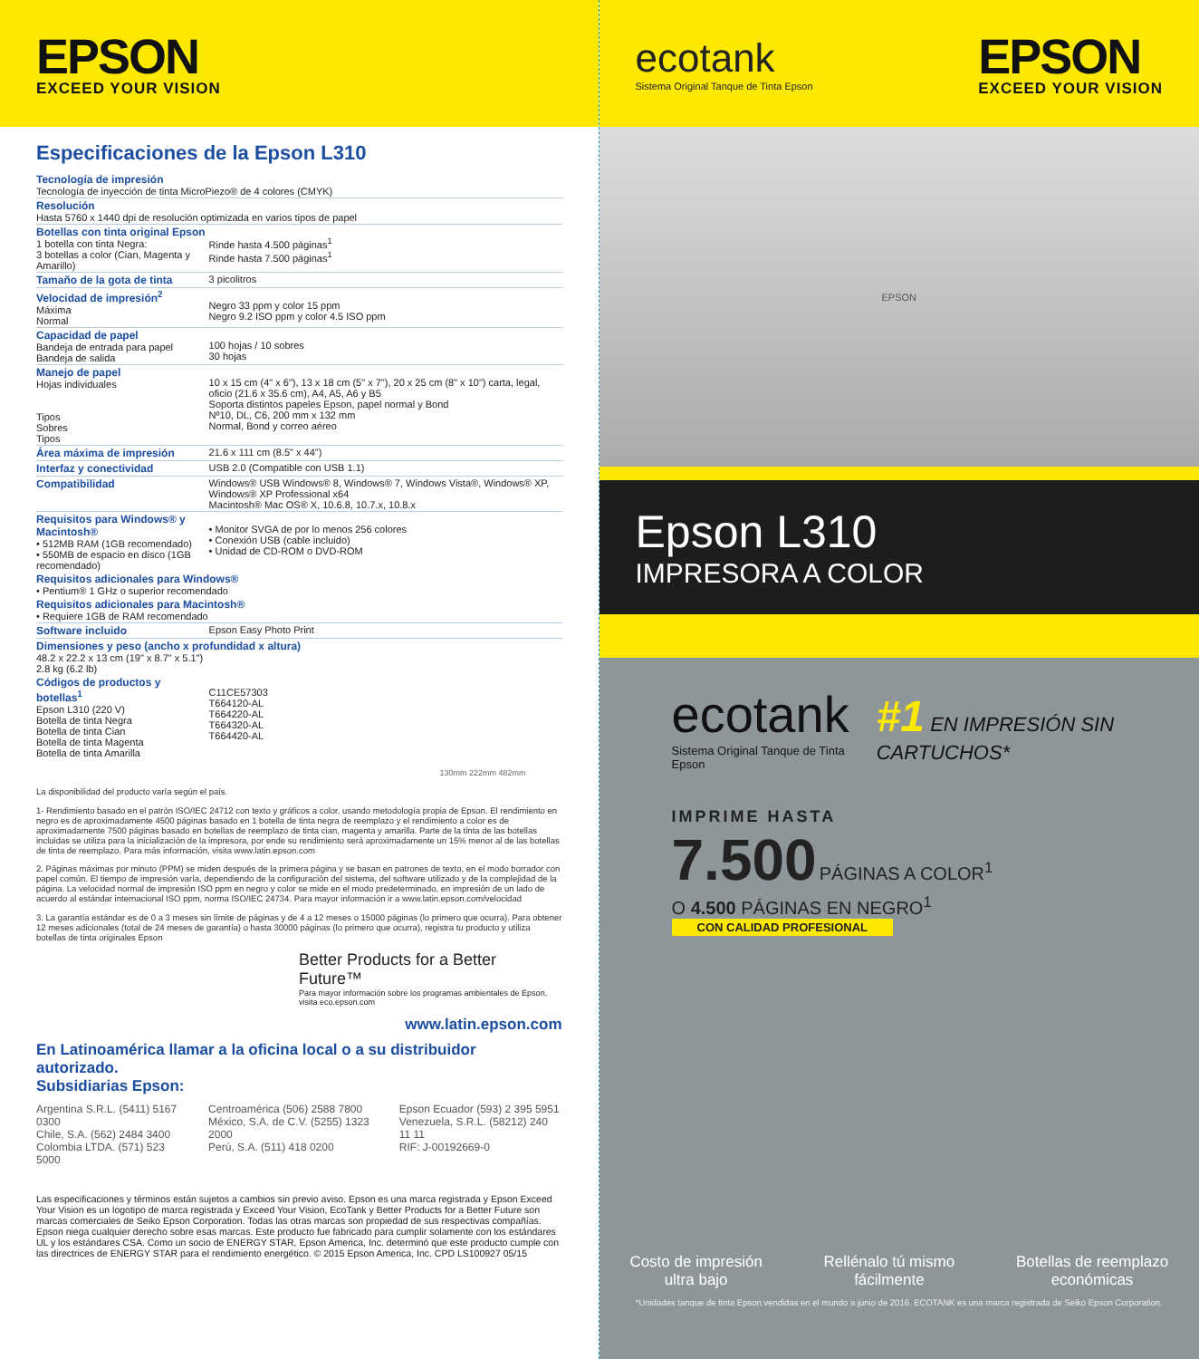EPSON
EXCEED YOUR VISION
Especificaciones de la Epson L310
| Tecnología de impresión Tecnología de inyección de tinta MicroPiezo® de 4 colores (CMYK) | |
| Resolución Hasta 5760 x 1440 dpi de resolución optimizada en varios tipos de papel | |
| Botellas con tinta original Epson 1 botella con tinta Negra: 3 botellas a color (Cian, Magenta y Amarillo) | Rinde hasta 4.500 páginas<sup>1</sup> Rinde hasta 7.500 páginas<sup>1</sup> |
| Tamaño de la gota de tinta | 3 picolitros |
| Velocidad de impresión<sup>2</sup> Máxima Normal | Negro 33 ppm y color 15 ppm Negro 9.2 ISO ppm y color 4.5 ISO ppm |
| Capacidad de papel Bandeja de entrada para papel Bandeja de salida | 100 hojas / 10 sobres 30 hojas |
| Manejo de papel Hojas individuales Tipos Sobres Tipos | 10 x 15 cm (4" x 6"), 13 x 18 cm (5" x 7"), 20 x 25 cm (8" x 10") carta, legal, oficio (21.6 x 35.6 cm), A4, A5, A6 y B5 Soporta distintos papeles Epson, papel normal y Bond Nº10, DL, C6, 200 mm x 132 mm Normal, Bond y correo aéreo |
| Área máxima de impresión | 21.6 x 111 cm (8.5" x 44") |
| Interfaz y conectividad | USB 2.0 (Compatible con USB 1.1) |
| Compatibilidad | Windows® USB Windows® 8, Windows® 7, Windows Vista®, Windows® XP, Windows® XP Professional x64 Macintosh® Mac OS® X, 10.6.8, 10.7.x, 10.8.x |
| Requisitos para Windows® y Macintosh® • 512MB RAM (1GB recomendado) • 550MB de espacio en disco (1GB recomendado) | • Monitor SVGA de por lo menos 256 colores • Conexión USB (cable incluido) • Unidad de CD-ROM o DVD-ROM |
| Requisitos adicionales para Windows® • Pentium® 1 GHz o superior recomendado | |
| Requisitos adicionales para Macintosh® • Requiere 1GB de RAM recomendado | |
| Software incluido | Epson Easy Photo Print |
| Dimensiones y peso (ancho x profundidad x altura) 48.2 x 22.2 x 13 cm (19" x 8.7" x 5.1") 2.8 kg (6.2 lb) | |
| Códigos de productos y botellas<sup>1</sup> Epson L310 (220 V) Botella de tinta Negra Botella de tinta Cian Botella de tinta Magenta Botella de tinta Amarilla | C11CE57303 T664120-AL T664220-AL T664320-AL T664420-AL |
130mm 222mm 482mm
La disponibilidad del producto varía según el país.
1- Rendimiento basado en el patrón ISO/IEC 24712 con texto y gráficos a color, usando metodología propia de Epson. El rendimiento en negro es de aproximadamente 4500 páginas basado en 1 botella de tinta negra de reemplazo y el rendimiento a color es de aproximadamente 7500 páginas basado en botellas de reemplazo de tinta cian, magenta y amarilla. Parte de la tinta de las botellas incluidas se utiliza para la inicialización de la impresora, por ende su rendimiento será aproximadamente un 15% menor al de las botellas de tinta de reemplazo. Para más información, visita www.latin.epson.com
2. Páginas máximas por minuto (PPM) se miden después de la primera página y se basan en patrones de texto, en el modo borrador con papel común. El tiempo de impresión varía, dependiendo de la configuración del sistema, del software utilizado y de la complejidad de la página. La velocidad normal de impresión ISO ppm en negro y color se mide en el modo predeterminado, en impresión de un lado de acuerdo al estándar internacional ISO ppm, norma ISO/IEC 24734. Para mayor información ir a www.latin.epson.com/velocidad
3. La garantía estándar es de 0 a 3 meses sin límite de páginas y de 4 a 12 meses o 15000 páginas (lo primero que ocurra). Para obtener 12 meses adicionales (total de 24 meses de garantía) o hasta 30000 páginas (lo primero que ocurra), registra tu producto y utiliza botellas de tinta originales Epson
Better Products for a Better Future™
Para mayor información sobre los programas ambientales de Epson, visita eco.epson.com
www.latin.epson.com
En Latinoamérica llamar a la oficina local o a su distribuidor autorizado.
Subsidiarias Epson:
Argentina S.R.L. (5411) 5167 0300
Chile, S.A. (562) 2484 3400
Colombia LTDA. (571) 523 5000
Centroamérica (506) 2588 7800
México, S.A. de C.V. (5255) 1323 2000
Perú, S.A. (511) 418 0200
Epson Ecuador (593) 2 395 5951
Venezuela, S.R.L. (58212) 240 11 11
RIF: J-00192669-0
Las especificaciones y términos están sujetos a cambios sin previo aviso. Epson es una marca registrada y Epson Exceed Your Vision es un logotipo de marca registrada y Exceed Your Vision, EcoTank y Better Products for a Better Future son marcas comerciales de Seiko Epson Corporation. Todas las otras marcas son propiedad de sus respectivas compañías. Epson niega cualquier derecho sobre esas marcas. Este producto fue fabricado para cumplir solamente con los estándares UL y los estándares CSA. Como un socio de ENERGY STAR, Epson America, Inc. determinó que este producto cumple con las directrices de ENERGY STAR para el rendimiento energético. © 2015 Epson America, Inc. CPD LS100927 05/15
ecotank
Sistema Original Tanque de Tinta Epson
EPSON
EXCEED YOUR VISION
EPSON
Epson L310
IMPRESORA A COLOR
ecotank
Sistema Original Tanque de Tinta Epson
#1 EN IMPRESIÓN SIN CARTUCHOS*
IMPRIME HASTA
7.500 PÁGINAS A COLOR<sup>1</sup>
O 4.500 PÁGINAS EN NEGRO<sup>1</sup>
CON CALIDAD PROFESIONAL
Costo de impresión
ultra bajo
Rellénalo tú mismo
fácilmente
Botellas de reemplazo
económicas
*Unidades tanque de tinta Epson vendidas en el mundo a junio de 2016. ECOTANK es una marca registrada de Seiko Epson Corporation.